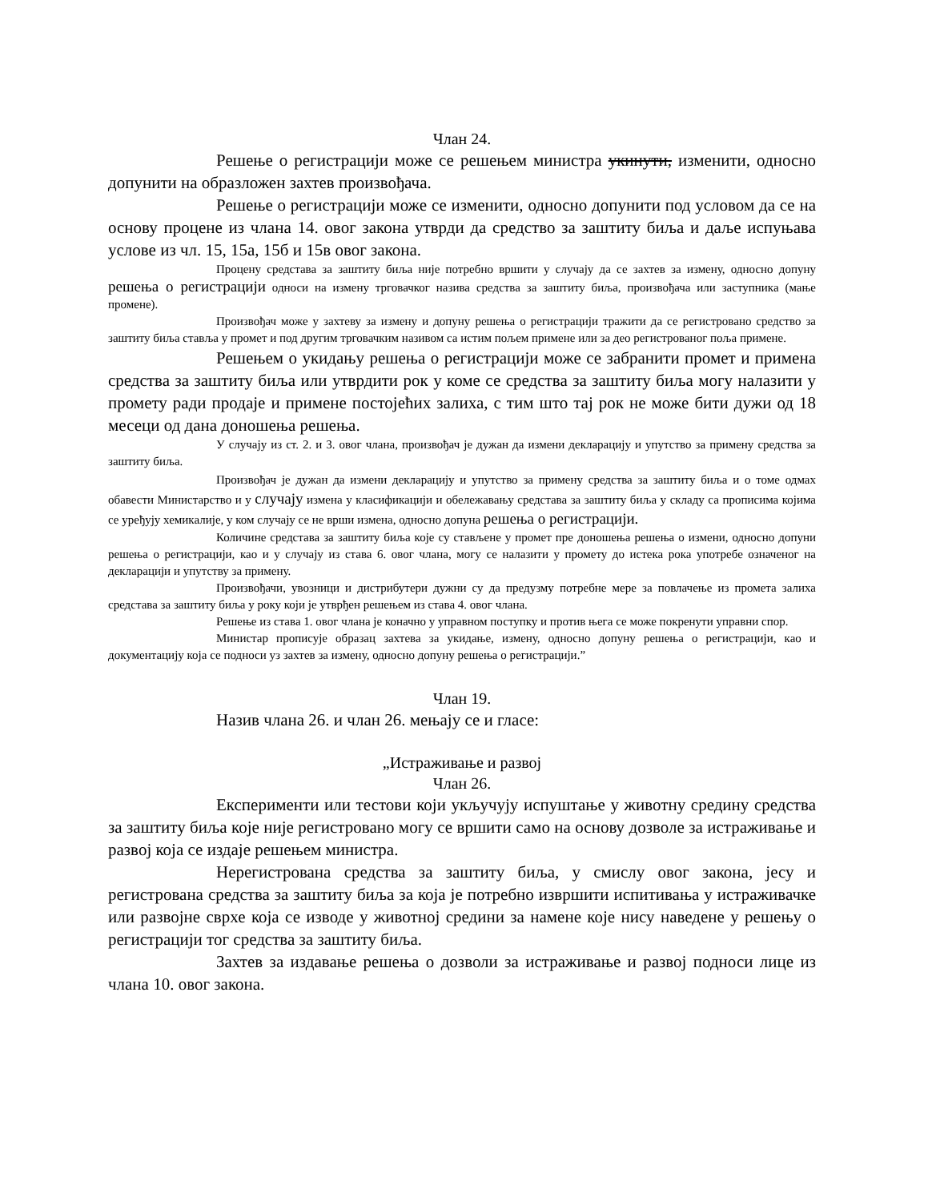Члан 24.
Решење о регистрацији може се решењем министра укинути, изменити, односно допунити на образложен захтев произвођача.
Решење о регистрацији може се изменити, односно допунити под условом да се на основу процене из члана 14. овог закона утврди да средство за заштиту биља и даље испуњава услове из чл. 15, 15а, 15б и 15в овог закона.
Процену средстава за заштиту биља није потребно вршити у случају да се захтев за измену, односно допуну решења о регистрацији односи на измену трговачког назива средства за заштиту биља, произвођача или заступника (мање промене).
Произвођач може у захтеву за измену и допуну решења о регистрацији тражити да се регистровано средство за заштиту биља ставља у промет и под другим трговачким називом са истим пољем примене или за део регистрованог поља примене.
Решењем о укидању решења о регистрацији може се забранити промет и примена средства за заштиту биља или утврдити рок у коме се средства за заштиту биља могу налазити у промету ради продаје и примене постојећих залиха, с тим што тај рок не може бити дужи од 18 месеци од дана доношења решења.
У случају из ст. 2. и 3. овог члана, произвођач је дужан да измени декларацију и упутство за примену средства за заштиту биља.
Произвођач је дужан да измени декларацију и упутство за примену средства за заштиту биља и о томе одмах обавести Министарство и у случају измена у класификацији и обележавању средстава за заштиту биља у складу са прописима којима се уређују хемикалије, у ком случају се не врши измена, односно допуна решења о регистрацији.
Количине средстава за заштиту биља које су стављене у промет пре доношења решења о измени, односно допуни решења о регистрацији, као и у случају из става 6. овог члана, могу се налазити у промету до истека рока употребе означеног на декларацији и упутству за примену.
Произвођачи, увозници и дистрибутери дужни су да предузму потребне мере за повлачење из промета залиха средстава за заштиту биља у року који је утврђен решењем из става 4. овог члана.
Решење из става 1. овог члана је коначно у управном поступку и против њега се може покренути управни спор.
Министар прописује образац захтева за укидање, измену, односно допуну решења о регистрацији, као и документацију која се подноси уз захтев за измену, односно допуну решења о регистрацији.”
Члан 19.
Назив члана 26. и члан 26. мењају се и гласе:
„Истраживање и развој
Члан 26.
Експерименти или тестови који укључују испуштање у животну средину средства за заштиту биља које није регистровано могу се вршити само на основу дозволе за истраживање и развој која се издаје решењем министра.
Нерегистрована средства за заштиту биља, у смислу овог закона, јесу и регистрована средства за заштиту биља за која је потребно извршити испитивања у истраживачке или развојне сврхе која се изводе у животној средини за намене које нису наведене у решењу о регистрацији тог средства за заштиту биља.
Захтев за издавање решења о дозволи за истраживање и развој подноси лице из члана 10. овог закона.